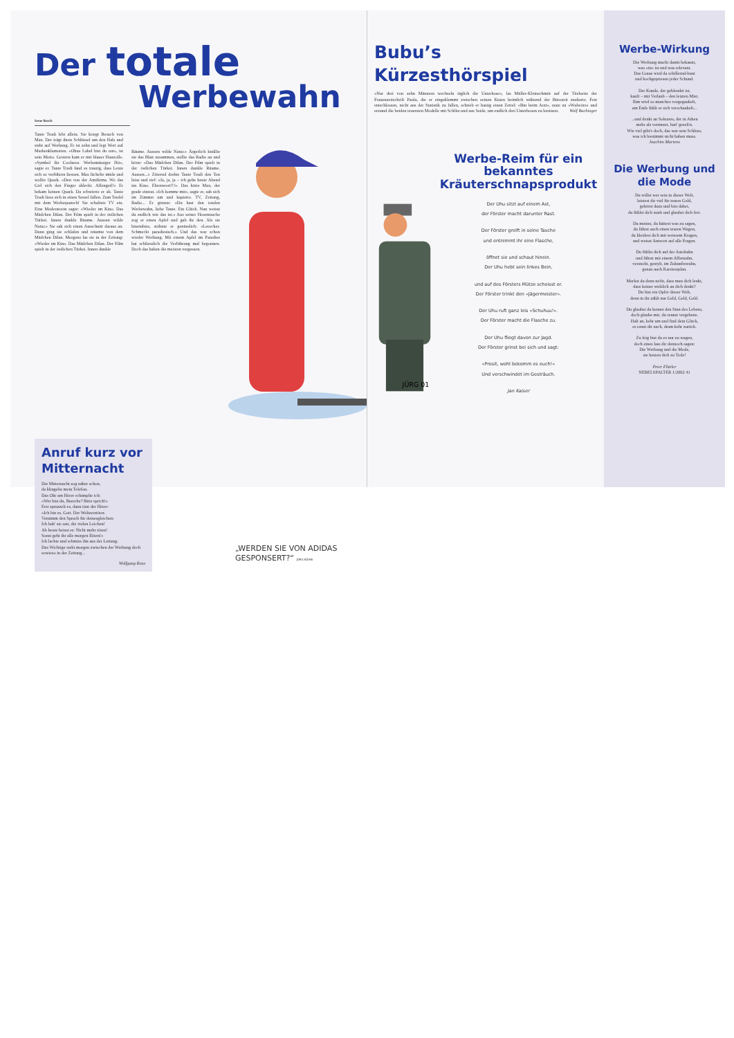Der totale
Werbewahn
Irene Busch
Tante Trudi lebt allein. Sie kriegt Besuch von Max. Der trägt ihren Schlüssel um den Hals und steht auf Werbung. Er ist zehn und legt Wert auf Markenklamotten. «Ohne Label bist du out», ist sein Motto. Gestern kam er mit blauer Haartolle. «Symbol für Coolness. Werbemässiger Hit», sagte er. Tante Trudi fand es traurig, dass Leute sich so verführen liessen. Max lächelte müde und wollte Quark. «Den von der Amifirma. Wo das Girl sich den Finger ableckt. Affengeil!» Er bekam keinen Quark. Da schwirrte er ab. Tante Trudi liess sich in einen Sessel fallen. Zum Teufel mit dem Werbequatsch! Sie schaltete TV ein. Eine Moderatorin sagte: «Wieder im Kino. Das Mädchen Dilan. Der Film spielt in der östlichen Türkei. Innen dunkle Räume. Aussen wilde Natur.» Sie sah sich einen Ausschnitt daraus an. Dann ging sie schlafen und träumte von dem Mädchen Dilan. Morgens las sie in der Zeitung: «Wieder im Kino. Das Mädchen Dilan. Der Film spielt in der östlichen Türkei. Innen dunkle
Räume. Aussen wilde Natur.» Ärgerlich knüllte sie das Blatt zusammen, stellte das Radio an und hörte: «Das Mädchen Dilan. Der Film spielt in der östlichen Türkei. Innen dunkle Räume. Aussen...» Zitternd drehte Tante Trudi den Ton leise und rief: «Ja, ja, ja – ich gehe heute Abend ins Kino. Ehrenwort!!!». Das hörte Max, der grade eintrat. «Ich komme mit», sagte er, sah sich im Zimmer um und kapierte. TV, Zeitung, Radio... Er grinste: «Du hast den totalen Werbewahn, liebe Tante. Ein Glück. Nun weisst du endlich wie das ist.» Aus seiner Hosentasche zog er einen Apfel und gab ihr den. Als sie hineinbiss, stöhnte er genüsslich: «Leeecker. Schmeckt paradiesisch.» Und das war schon wieder Werbung. Mit einem Apfel im Paradies hat schliesslich die Verführung mal begonnen. Doch das haben die meisten vergessen.
Anruf kurz vor Mitternacht
Die Mitternacht zog näher schon,
da klingelte mein Telefon.
Das Ohr am Hörer schimpfte ich:
«Wer bist du, Bursche? Bitte sprich!»
Erst spruzzelt es, dann tönt der Hörer:
«Ich bin es. Gott. Der Weltzerstörer.
Vernimm den Spruch für deinesgleichen:
Ich hab' sie satt, die vielen Leichen!
Ab heute heisst es: Nicht mehr töten!
Sonst geht ihr alle morgen flöten!»
Ich lachte und schmiss ihn aus der Leitung.
Das Wichtige steht morgen zwischen der Werbung doch sowieso in der Zeitung...
Wolfgang Reus
„WERDEN SIE VON ADIDAS GESPONSERT?“ JÜRG KÜHNI
Bubu’s Kürzesthörspiel
«Nur drei von zehn Männern wechseln täglich die Unterhose», las Müller-Kleinschmitt auf der Titelseite der Frauenzeitschrift Paula, die er eingeklemmt zwischen seinen Knien heimlich während der Bürozeit studierte. Fest entschlossen, nicht aus der Statistik zu fallen, schrieb er hastig einen Zettel: «Bin beim Arzt», raste zu «Wulwörs» und erstand die beiden teuersten Modelle mit Schlitz und aus Seide, um endlich drei Unterhosen zu besitzen. Wolf Buchinger
JÜRG 01
Werbe-Reim für ein bekanntes Kräuterschnapsprodukt
Der Uhu sitzt auf einem Ast,
der Förster macht darunter Rast.
Der Förster greift in seine Tasche
und entnimmt ihr eine Flasche,
öffnet sie und schaut hinein.
Der Uhu hebt sein linkes Bein,
und auf des Försters Mütze scheisst er.
Der Förster trinkt den «Jägermeister».
Der Uhu ruft ganz leis «Schuhuu!».
Der Förster macht die Flasche zu.
Der Uhu fliegt davon zur Jagd.
Der Förster grinst bei sich und sagt:
«Prosit, wohl bekomm es euch!»
Und verschwindet im Gesträuch.
Jan Kaiser
Werbe-Wirkung
Die Werbung macht damit bekannt,
was «in» ist und was relevant.
Das Graue wird da schillernd-bunt
und hochgepriesen jeder Schund.
Der Kunde, der geblendet ist,
kauft – mit Verlaub – den letzten Mist.
Ihm wird so manches vorgegaukelt,
am Ende fühlt er sich verschaukelt...
...und denkt an Sokrates, der in Athen
mehr als vermutet, hatt' geseh'n.
Wie viel gibt's doch, das war sein Schluss,
was ich bestimmt nicht haben muss.
Joachim Martens
Die Werbung und die Mode
Du willst wer sein in dieser Welt,
leistest dir viel für teures Geld,
gehörst dazu und bist dabei,
du fühlst dich stark und glaubst dich frei.
Du meinst, du hättest was zu sagen,
du fährst auch einen teuren Wagen,
du kleidest dich mit weissem Kragen,
und weisst Antwort auf alle Fragen.
Du fühlst dich auf der Autobahn
und fährst mit einem Affenzahn,
versnobt, gestylt, im Zukunftswahn,
genau nach Karriereplan.
Merkst du denn nicht, dass man dich lenkt,
dass keiner wirklich an dich denkt?
Du bist ein Opfer dieser Welt,
denn in ihr zählt nur Geld, Geld, Geld.
Du glaubst du kennst den Sinn des Lebens,
doch glaube mir, du rennst vergebens.
Halt an, kehr um und find dein Glück,
es rennt dir nach, drum kehr zurück.
Zu feig bist du es nur zu wagen,
doch eines lass dir dennoch sagen:
Die Werbung und die Mode,
sie hetzen dich zu Tode!
Peter Flüeler
NEBELSPALTER 1/2002 41